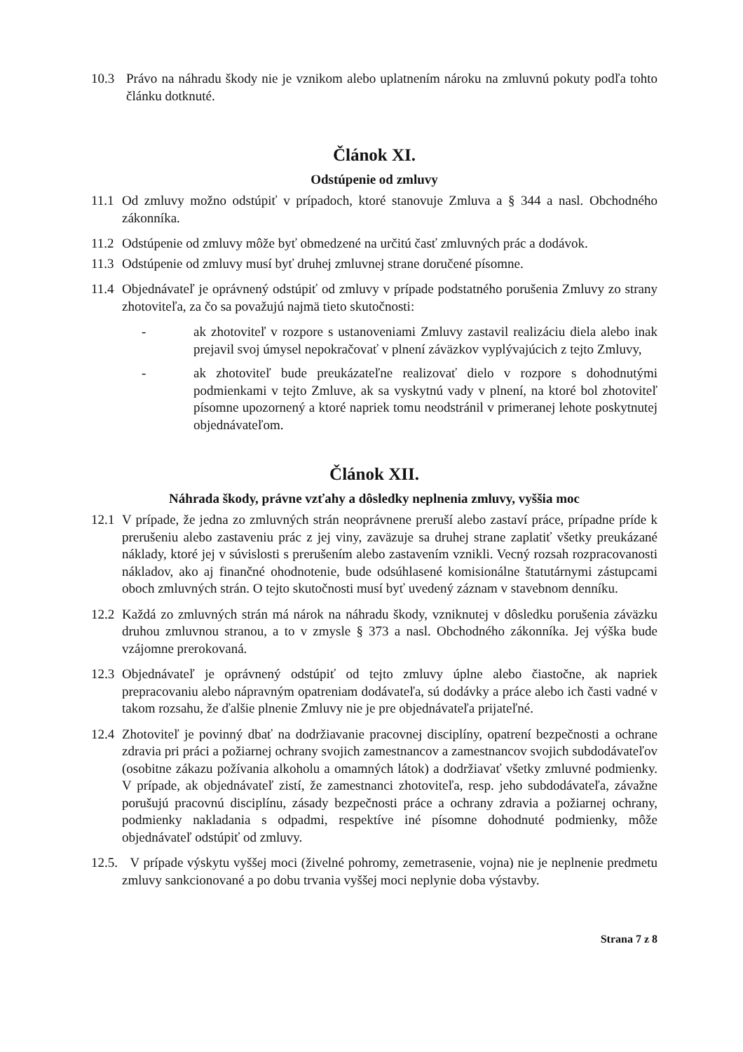10.3 Právo na náhradu škody nie je vznikom alebo uplatnením nároku na zmluvnú pokuty podľa tohto článku dotknuté.
Článok XI.
Odstúpenie od zmluvy
11.1
Od zmluvy možno odstúpiť v prípadoch, ktoré stanovuje Zmluva a § 344 a nasl. Obchodného zákonníka.
11.2
Odstúpenie od zmluvy môže byť obmedzené na určitú časť zmluvných prác a dodávok.
11.3
Odstúpenie od zmluvy musí byť druhej zmluvnej strane doručené písomne.
11.4
Objednávateľ je oprávnený odstúpiť od zmluvy v prípade podstatného porušenia Zmluvy zo strany zhotoviteľa, za čo sa považujú najmä tieto skutočnosti:
- ak zhotoviteľ v rozpore s ustanoveniami Zmluvy zastavil realizáciu diela alebo inak prejavil svoj úmysel nepokračovať v plnení záväzkov vyplývajúcich z tejto Zmluvy,
- ak zhotoviteľ bude preukázateľne realizovať dielo v rozpore s dohodnutými podmienkami v tejto Zmluve, ak sa vyskytnú vady v plnení, na ktoré bol zhotoviteľ písomne upozornený a ktoré napriek tomu neodstránil v primeranej lehote poskytnutej objednávateľom.
Článok XII.
Náhrada škody, právne vzťahy a dôsledky neplnenia zmluvy, vyššia moc
12.1
V prípade, že jedna zo zmluvných strán neoprávnene preruší alebo zastaví práce, prípadne príde k prerušeniu alebo zastaveniu prác z jej viny, zaväzuje sa druhej strane zaplatiť všetky preukázané náklady, ktoré jej v súvislosti s prerušením alebo zastavením vznikli. Vecný rozsah rozpracovanosti nákladov, ako aj finančné ohodnotenie, bude odsúhlasené komisionálne štatutárnymi zástupcami oboch zmluvných strán. O tejto skutočnosti musí byť uvedený záznam v stavebnom denníku.
12.2
Každá zo zmluvných strán má nárok na náhradu škody, vzniknutej v dôsledku porušenia záväzku druhou zmluvnou stranou, a to v zmysle § 373 a nasl. Obchodného zákonníka. Jej výška bude vzájomne prerokovaná.
12.3
Objednávateľ je oprávnený odstúpiť od tejto zmluvy úplne alebo čiastočne, ak napriek prepracovaniu alebo nápravným opatreniam dodávateľa, sú dodávky a práce alebo ich časti vadné v takom rozsahu, že ďalšie plnenie Zmluvy nie je pre objednávateľa prijateľné.
12.4
Zhotoviteľ je povinný dbať na dodržiavanie pracovnej disciplíny, opatrení bezpečnosti a ochrane zdravia pri práci a požiarnej ochrany svojich zamestnancov a zamestnancov svojich subdodávateľov (osobitne zákazu požívania alkoholu a omamných látok) a dodržiavať všetky zmluvné podmienky. V prípade, ak objednávateľ zistí, že zamestnanci zhotoviteľa, resp. jeho subdodávateľa, závažne porušujú pracovnú disciplínu, zásady bezpečnosti práce a ochrany zdravia a požiarnej ochrany, podmienky nakladania s odpadmi, respektíve iné písomne dohodnuté podmienky, môže objednávateľ odstúpiť od zmluvy.
12.5.
V prípade výskytu vyššej moci (živelné pohromy, zemetrasenie, vojna) nie je neplnenie predmetu zmluvy sankcionované a po dobu trvania vyššej moci neplynie doba výstavby.
Strana 7 z 8